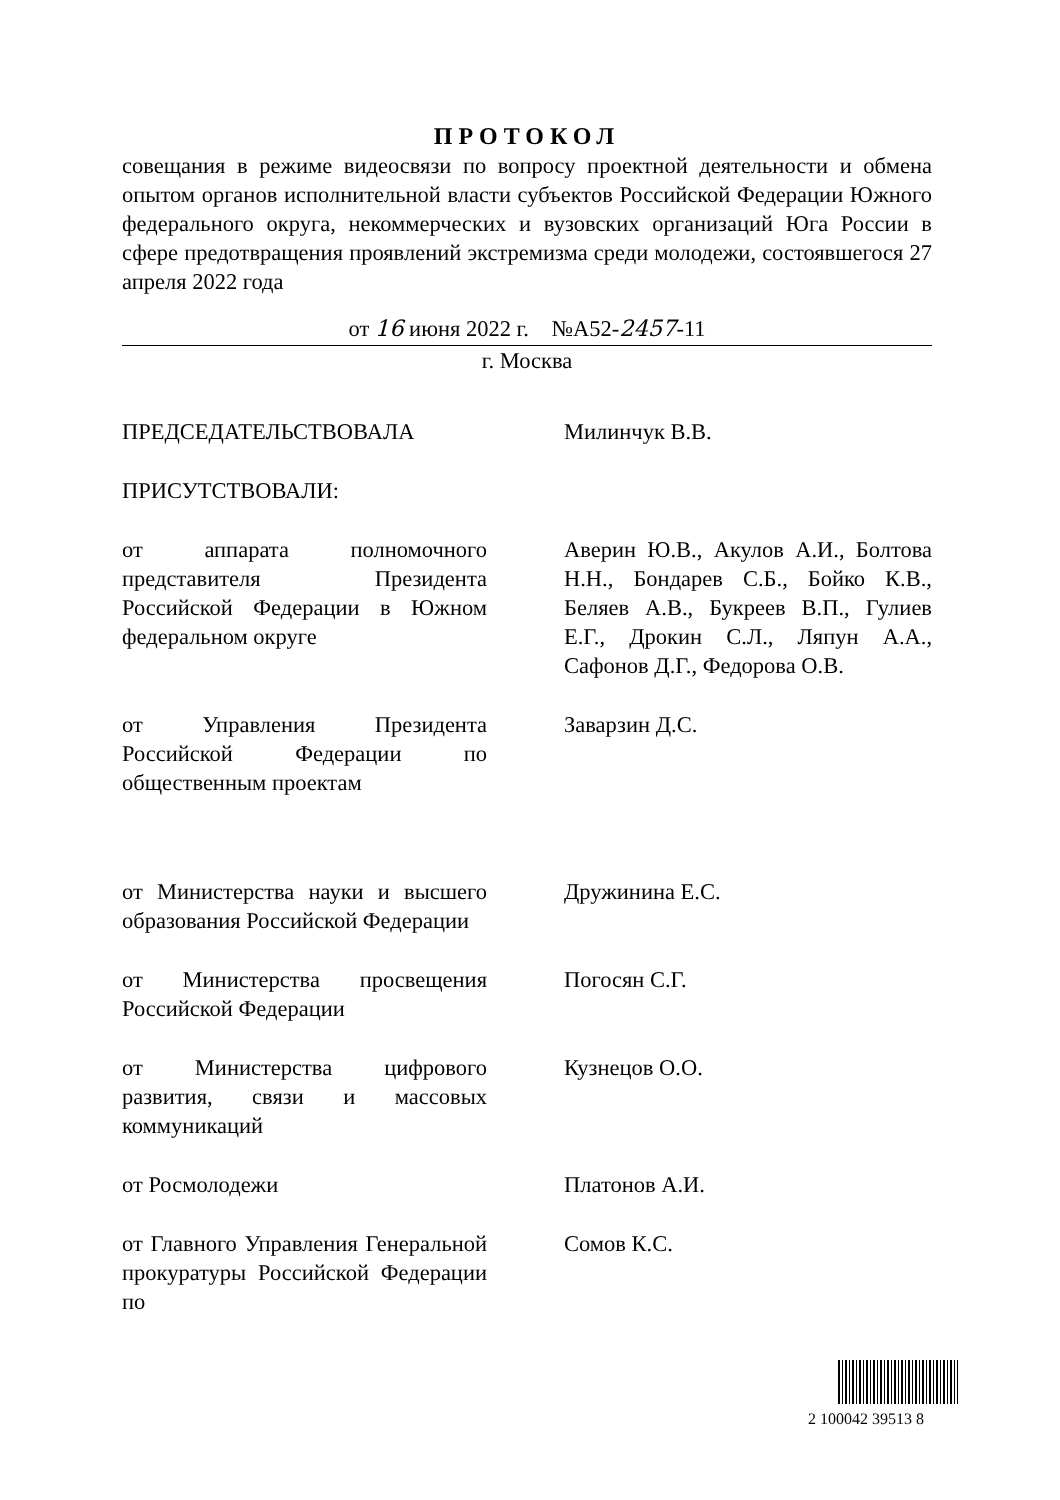ПРОТОКОЛ
совещания в режиме видеосвязи по вопросу проектной деятельности и обмена опытом органов исполнительной власти субъектов Российской Федерации Южного федерального округа, некоммерческих и вузовских организаций Юга России в сфере предотвращения проявлений экстремизма среди молодежи, состоявшегося 27 апреля 2022 года
от 16 июня 2022 г. №А52-2457-11
г. Москва
ПРЕДСЕДАТЕЛЬСТВОВАЛА Милинчук В.В.
ПРИСУТСТВОВАЛИ:
от аппарата полномочного представителя Президента Российской Федерации в Южном федеральном округе
Аверин Ю.В., Акулов А.И., Болтова Н.Н., Бондарев С.Б., Бойко К.В., Беляев А.В., Букреев В.П., Гулиев Е.Г., Дрокин С.Л., Ляпун А.А., Сафонов Д.Г., Федорова О.В.
от Управления Президента Российской Федерации по общественным проектам
Заварзин Д.С.
от Министерства науки и высшего образования Российской Федерации
Дружинина Е.С.
от Министерства просвещения Российской Федерации
Погосян С.Г.
от Министерства цифрового развития, связи и массовых коммуникаций
Кузнецов О.О.
от Росмолодежи Платонов А.И.
от Главного Управления Генеральной прокуратуры Российской Федерации по
Сомов К.С.
2 100042 39513 8